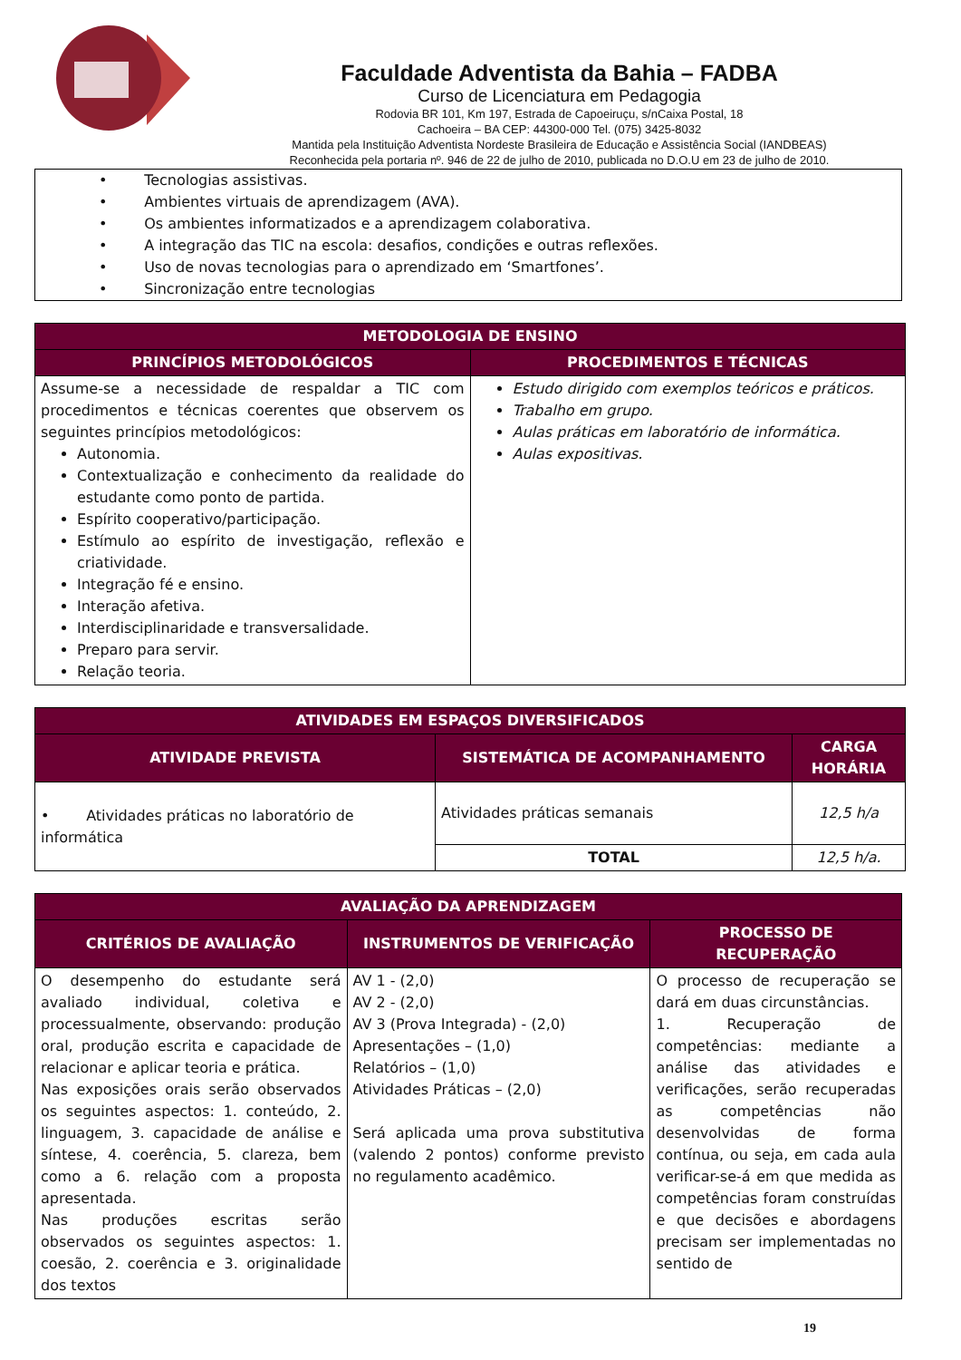Faculdade Adventista da Bahia – FADBA
Curso de Licenciatura em Pedagogia
Rodovia BR 101, Km 197, Estrada de Capoeiruçu, s/nCaixa Postal, 18
Cachoeira – BA CEP: 44300-000 Tel. (075) 3425-8032
Mantida pela Instituição Adventista Nordeste Brasileira de Educação e Assistência Social (IANDBEAS)
Reconhecida pela portaria nº. 946 de 22 de julho de 2010, publicada no D.O.U em 23 de julho de 2010.
• Tecnologias assistivas.
• Ambientes virtuais de aprendizagem (AVA).
• Os ambientes informatizados e a aprendizagem colaborativa.
• A integração das TIC na escola: desafios, condições e outras reflexões.
• Uso de novas tecnologias para o aprendizado em ‘Smartfones’.
• Sincronização entre tecnologias
| METODOLOGIA DE ENSINO | |
| --- | --- |
| PRINCÍPIOS METODOLÓGICOS | PROCEDIMENTOS E TÉCNICAS |
| Assume-se a necessidade de respaldar a TIC com procedimentos e técnicas coerentes que observem os seguintes princípios metodológicos: Autonomia. Contextualização e conhecimento da realidade do estudante como ponto de partida. Espírito cooperativo/participação. Estímulo ao espírito de investigação, reflexão e criatividade. Integração fé e ensino. Interação afetiva. Interdisciplinaridade e transversalidade. Preparo para servir. Relação teoria. | Estudo dirigido com exemplos teóricos e práticos. Trabalho em grupo. Aulas práticas em laboratório de informática. Aulas expositivas. |
| ATIVIDADES EM ESPAÇOS DIVERSIFICADOS | | |
| --- | --- | --- |
| ATIVIDADE PREVISTA | SISTEMÁTICA DE ACOMPANHAMENTO | CARGA HORÁRIA |
| • Atividades práticas no laboratório de informática | Atividades práticas semanais | 12,5 h/a |
| | TOTAL | 12,5 h/a. |
| AVALIAÇÃO DA APRENDIZAGEM | | |
| --- | --- | --- |
| CRITÉRIOS DE AVALIAÇÃO | INSTRUMENTOS DE VERIFICAÇÃO | PROCESSO DE RECUPERAÇÃO |
| O desempenho do estudante será avaliado individual, coletiva e processualmente, observando: produção oral, produção escrita e capacidade de relacionar e aplicar teoria e prática. Nas exposições orais serão observados os seguintes aspectos: 1. conteúdo, 2. linguagem, 3. capacidade de análise e síntese, 4. coerência, 5. clareza, bem como a 6. relação com a proposta apresentada. Nas produções escritas serão observados os seguintes aspectos: 1. coesão, 2. coerência e 3. originalidade dos textos | AV 1 - (2,0) AV 2 - (2,0) AV 3 (Prova Integrada) - (2,0) Apresentações – (1,0) Relatórios – (1,0) Atividades Práticas – (2,0) Será aplicada uma prova substitutiva (valendo 2 pontos) conforme previsto no regulamento acadêmico. | O processo de recuperação se dará em duas circunstâncias. 1. Recuperação de competências: mediante a análise das atividades e verificações, serão recuperadas as competências não desenvolvidas de forma contínua, ou seja, em cada aula verificar-se-á em que medida as competências foram construídas e que decisões e abordagens precisam ser implementadas no sentido de |
19